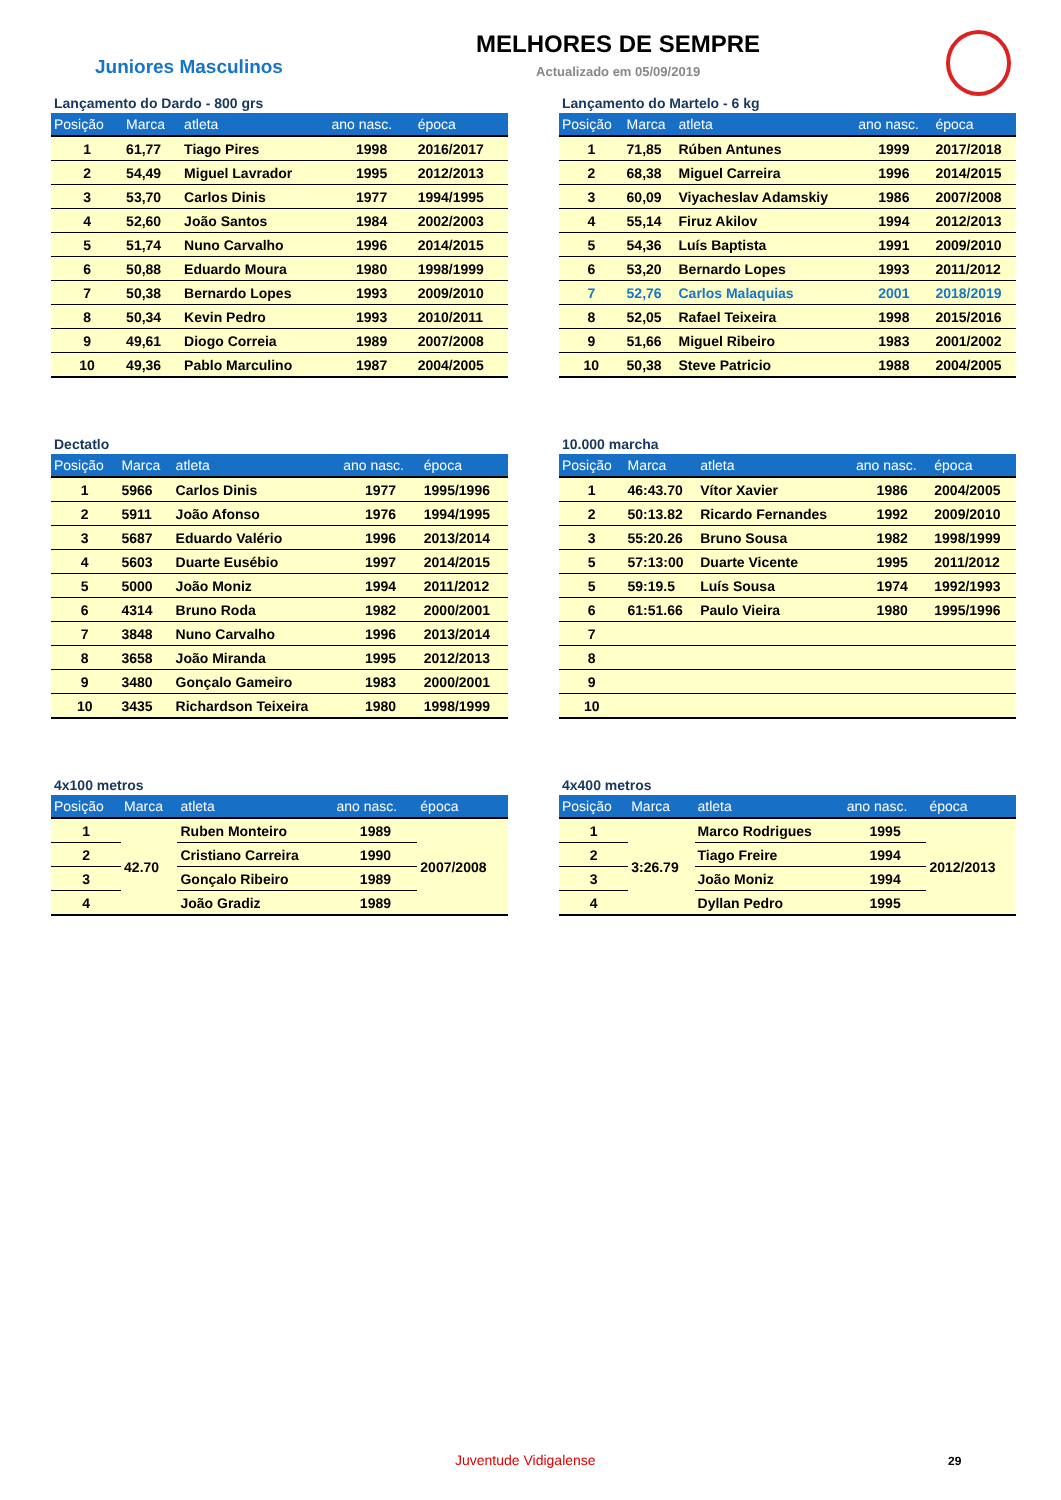Juniores Masculinos
MELHORES DE SEMPRE
Actualizado em 05/09/2019
Lançamento do Dardo - 800 grs
| Posição | Marca | atleta | ano nasc. | época |
| --- | --- | --- | --- | --- |
| 1 | 61,77 | Tiago Pires | 1998 | 2016/2017 |
| 2 | 54,49 | Miguel Lavrador | 1995 | 2012/2013 |
| 3 | 53,70 | Carlos Dinis | 1977 | 1994/1995 |
| 4 | 52,60 | João Santos | 1984 | 2002/2003 |
| 5 | 51,74 | Nuno Carvalho | 1996 | 2014/2015 |
| 6 | 50,88 | Eduardo Moura | 1980 | 1998/1999 |
| 7 | 50,38 | Bernardo Lopes | 1993 | 2009/2010 |
| 8 | 50,34 | Kevin Pedro | 1993 | 2010/2011 |
| 9 | 49,61 | Diogo Correia | 1989 | 2007/2008 |
| 10 | 49,36 | Pablo Marculino | 1987 | 2004/2005 |
Lançamento do Martelo - 6 kg
| Posição | Marca | atleta | ano nasc. | época |
| --- | --- | --- | --- | --- |
| 1 | 71,85 | Rúben Antunes | 1999 | 2017/2018 |
| 2 | 68,38 | Miguel Carreira | 1996 | 2014/2015 |
| 3 | 60,09 | Viyacheslav Adamskiy | 1986 | 2007/2008 |
| 4 | 55,14 | Firuz Akilov | 1994 | 2012/2013 |
| 5 | 54,36 | Luís Baptista | 1991 | 2009/2010 |
| 6 | 53,20 | Bernardo Lopes | 1993 | 2011/2012 |
| 7 | 52,76 | Carlos Malaquias | 2001 | 2018/2019 |
| 8 | 52,05 | Rafael Teixeira | 1998 | 2015/2016 |
| 9 | 51,66 | Miguel Ribeiro | 1983 | 2001/2002 |
| 10 | 50,38 | Steve Patricio | 1988 | 2004/2005 |
Dectatlo
| Posição | Marca | atleta | ano nasc. | época |
| --- | --- | --- | --- | --- |
| 1 | 5966 | Carlos Dinis | 1977 | 1995/1996 |
| 2 | 5911 | João Afonso | 1976 | 1994/1995 |
| 3 | 5687 | Eduardo Valério | 1996 | 2013/2014 |
| 4 | 5603 | Duarte Eusébio | 1997 | 2014/2015 |
| 5 | 5000 | João Moniz | 1994 | 2011/2012 |
| 6 | 4314 | Bruno Roda | 1982 | 2000/2001 |
| 7 | 3848 | Nuno Carvalho | 1996 | 2013/2014 |
| 8 | 3658 | João Miranda | 1995 | 2012/2013 |
| 9 | 3480 | Gonçalo Gameiro | 1983 | 2000/2001 |
| 10 | 3435 | Richardson Teixeira | 1980 | 1998/1999 |
10.000 marcha
| Posição | Marca | atleta | ano nasc. | época |
| --- | --- | --- | --- | --- |
| 1 | 46:43.70 | Vítor Xavier | 1986 | 2004/2005 |
| 2 | 50:13.82 | Ricardo Fernandes | 1992 | 2009/2010 |
| 3 | 55:20.26 | Bruno Sousa | 1982 | 1998/1999 |
| 5 | 57:13:00 | Duarte Vicente | 1995 | 2011/2012 |
| 5 | 59:19.5 | Luís Sousa | 1974 | 1992/1993 |
| 6 | 61:51.66 | Paulo Vieira | 1980 | 1995/1996 |
| 7 | | | | |
| 8 | | | | |
| 9 | | | | |
| 10 | | | | |
4x100 metros
| Posição | Marca | atleta | ano nasc. | época |
| --- | --- | --- | --- | --- |
| 1 | 42.70 | Ruben Monteiro | 1989 | 2007/2008 |
| 2 | | Cristiano Carreira | 1990 | |
| 3 | | Gonçalo Ribeiro | 1989 | |
| 4 | | João Gradiz | 1989 | |
4x400 metros
| Posição | Marca | atleta | ano nasc. | época |
| --- | --- | --- | --- | --- |
| 1 | 3:26.79 | Marco Rodrigues | 1995 | 2012/2013 |
| 2 | | Tiago Freire | 1994 | |
| 3 | | João Moniz | 1994 | |
| 4 | | Dyllan Pedro | 1995 | |
Juventude Vidigalense 29